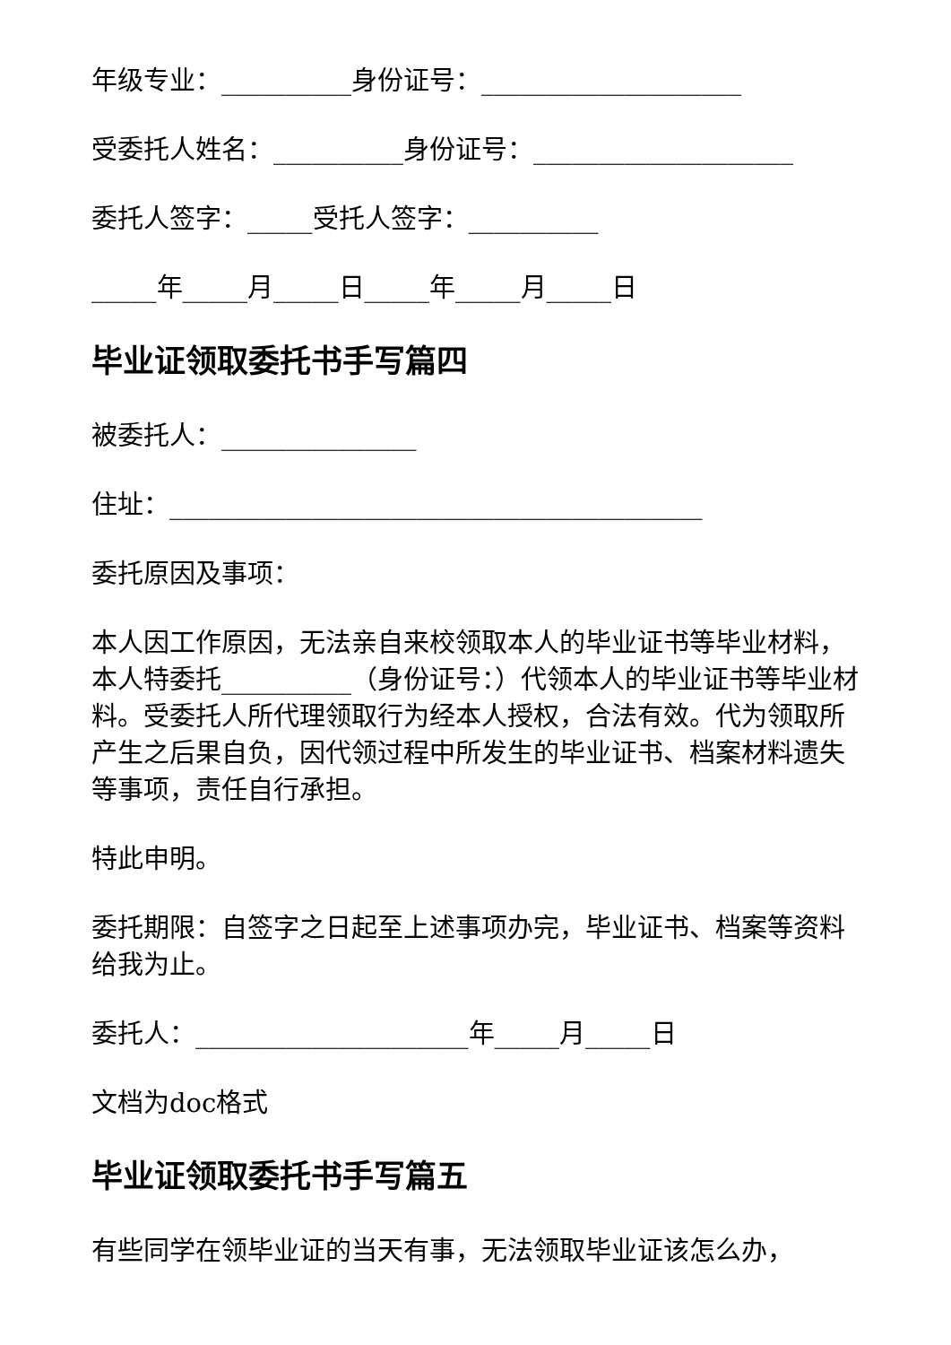年级专业：__________身份证号：____________________
受委托人姓名：__________身份证号：____________________
委托人签字：_____受托人签字：__________
_____年_____月_____日_____年_____月_____日
毕业证领取委托书手写篇四
被委托人：_______________
住址：_________________________________________
委托原因及事项：
本人因工作原因，无法亲自来校领取本人的毕业证书等毕业材料，本人特委托__________（身份证号：）代领本人的毕业证书等毕业材料。受委托人所代理领取行为经本人授权，合法有效。代为领取所产生之后果自负，因代领过程中所发生的毕业证书、档案材料遗失等事项，责任自行承担。
特此申明。
委托期限：自签字之日起至上述事项办完，毕业证书、档案等资料给我为止。
委托人：_____________________年_____月_____日
文档为doc格式
毕业证领取委托书手写篇五
有些同学在领毕业证的当天有事，无法领取毕业证该怎么办，